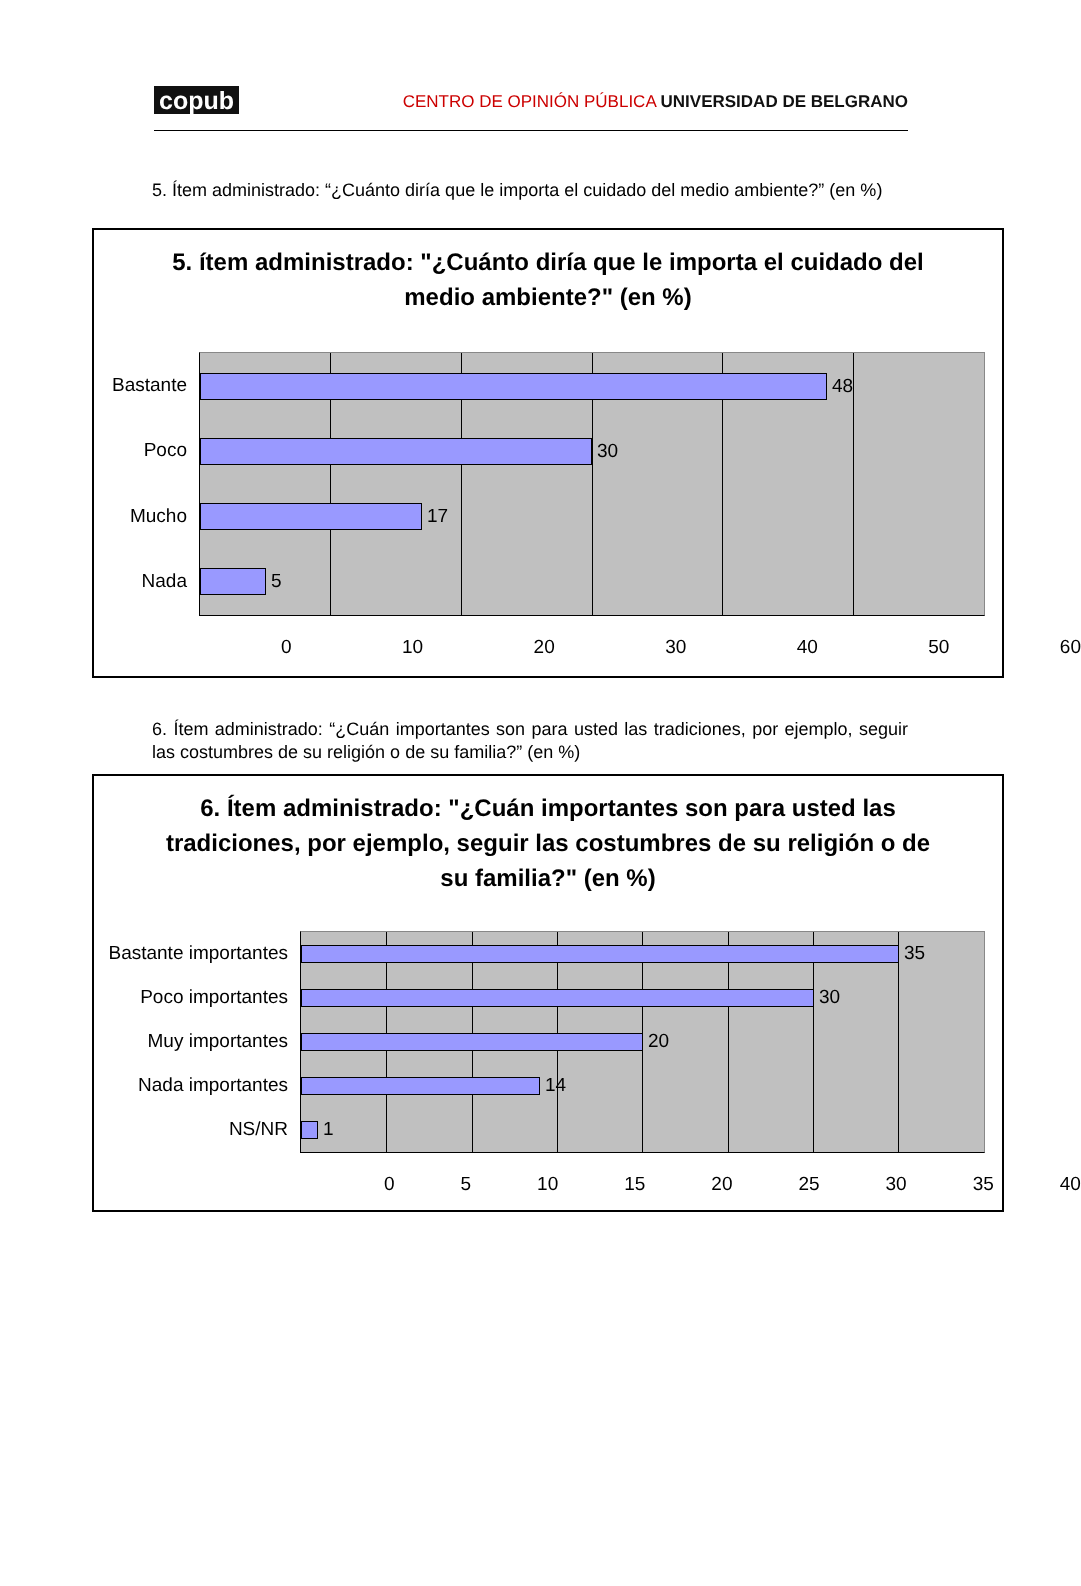copub CENTRO DE OPINIÓN PÚBLICA UNIVERSIDAD DE BELGRANO
5. Ítem administrado: “¿Cuánto diría que le importa el cuidado del medio ambiente?” (en %)
5. ítem administrado: "¿Cuánto diría que le importa el cuidado del medio ambiente?" (en %)
Bastante
Poco
Mucho
Nada
48
30
17
5
0 10 20 30 40 50 60
6. Ítem administrado: “¿Cuán importantes son para usted las tradiciones, por ejemplo, seguir las costumbres de su religión o de su familia?” (en %)
6. Ítem administrado: "¿Cuán importantes son para usted las tradiciones, por ejemplo, seguir las costumbres de su religión o de su familia?" (en %)
Bastante importantes
Poco importantes
Muy importantes
Nada importantes
NS/NR
35
30
20
14
1
0 5 10 15 20 25 30 35 40